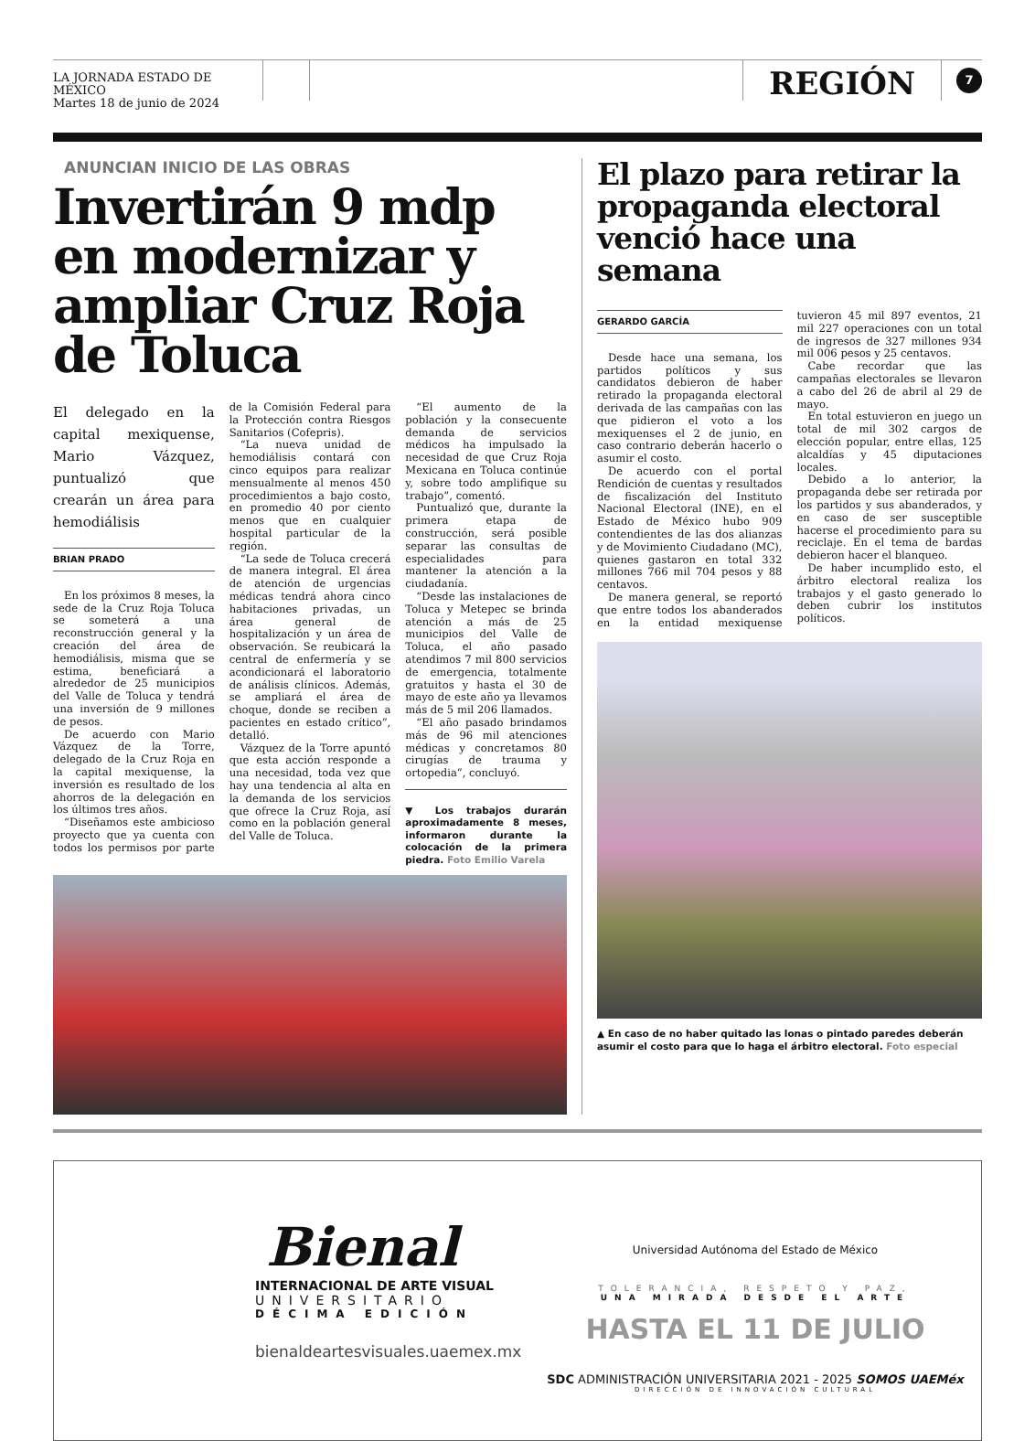LA JORNADA ESTADO DE MÉXICO
Martes 18 de junio de 2024
REGIÓN
7
ANUNCIAN INICIO DE LAS OBRAS
Invertirán 9 mdp en modernizar y ampliar Cruz Roja de Toluca
El delegado en la capital mexiquense, Mario Vázquez, puntualizó que crearán un área para hemodiálisis
BRIAN PRADO
En los próximos 8 meses, la sede de la Cruz Roja Toluca se someterá a una reconstrucción general y la creación del área de hemodiálisis, misma que se estima, beneficiará a alrededor de 25 municipios del Valle de Toluca y tendrá una inversión de 9 millones de pesos.
De acuerdo con Mario Vázquez de la Torre, delegado de la Cruz Roja en la capital mexiquense, la inversión es resultado de los ahorros de la delegación en los últimos tres años.
“Diseñamos este ambicioso proyecto que ya cuenta con todos los permisos por parte de la Comisión Federal para la Protección contra Riesgos Sanitarios (Cofepris).
“La nueva unidad de hemodiálisis contará con cinco equipos para realizar mensualmente al menos 450 procedimientos a bajo costo, en promedio 40 por ciento menos que en cualquier hospital particular de la región.
“La sede de Toluca crecerá de manera integral. El área de atención de urgencias médicas tendrá ahora cinco habitaciones privadas, un área general de hospitalización y un área de observación. Se reubicará la central de enfermería y se acondicionará el laboratorio de análisis clínicos. Además, se ampliará el área de choque, donde se reciben a pacientes en estado crítico”, detalló.
Vázquez de la Torre apuntó que esta acción responde a una necesidad, toda vez que hay una tendencia al alta en la demanda de los servicios que ofrece la Cruz Roja, así como en la población general del Valle de Toluca.
“El aumento de la población y la consecuente demanda de servicios médicos ha impulsado la necesidad de que Cruz Roja Mexicana en Toluca continúe y, sobre todo amplifique su trabajo”, comentó.
Puntualizó que, durante la primera etapa de construcción, será posible separar las consultas de especialidades para mantener la atención a la ciudadanía.
“Desde las instalaciones de Toluca y Metepec se brinda atención a más de 25 municipios del Valle de Toluca, el año pasado atendimos 7 mil 800 servicios de emergencia, totalmente gratuitos y hasta el 30 de mayo de este año ya llevamos más de 5 mil 206 llamados.
“El año pasado brindamos más de 96 mil atenciones médicas y concretamos 80 cirugías de trauma y ortopedia”, concluyó.
▼ Los trabajos durarán aproximadamente 8 meses, informaron durante la colocación de la primera piedra. Foto Emilio Varela
El plazo para retirar la propaganda electoral venció hace una semana
GERARDO GARCÍA
Desde hace una semana, los partidos políticos y sus candidatos debieron de haber retirado la propaganda electoral derivada de las campañas con las que pidieron el voto a los mexiquenses el 2 de junio, en caso contrario deberán hacerlo o asumir el costo.
De acuerdo con el portal Rendición de cuentas y resultados de fiscalización del Instituto Nacional Electoral (INE), en el Estado de México hubo 909 contendientes de las dos alianzas y de Movimiento Ciudadano (MC), quienes gastaron en total 332 millones 766 mil 704 pesos y 88 centavos.
De manera general, se reportó que entre todos los abanderados en la entidad mexiquense tuvieron 45 mil 897 eventos, 21 mil 227 operaciones con un total de ingresos de 327 millones 934 mil 006 pesos y 25 centavos.
Cabe recordar que las campañas electorales se llevaron a cabo del 26 de abril al 29 de mayo.
En total estuvieron en juego un total de mil 302 cargos de elección popular, entre ellas, 125 alcaldías y 45 diputaciones locales.
Debido a lo anterior, la propaganda debe ser retirada por los partidos y sus abanderados, y en caso de ser susceptible hacerse el procedimiento para su reciclaje. En el tema de bardas debieron hacer el blanqueo.
De haber incumplido esto, el árbitro electoral realiza los trabajos y el gasto generado lo deben cubrir los institutos políticos.
▲ En caso de no haber quitado las lonas o pintado paredes deberán asumir el costo para que lo haga el árbitro electoral. Foto especial
Bienal
INTERNACIONAL DE ARTE VISUAL
UNIVERSITARIO
DÉCIMA EDICIÓN
bienaldeartesvisuales.uaemex.mx
Universidad Autónoma del Estado de México
TOLERANCIA, RESPETO Y PAZ,
UNA MIRADA DESDE EL ARTE
HASTA EL 11 DE JULIO
SDC ADMINISTRACIÓN UNIVERSITARIA 2021 - 2025 SOMOS UAEMéx
DIRECCIÓN DE INNOVACIÓN CULTURAL